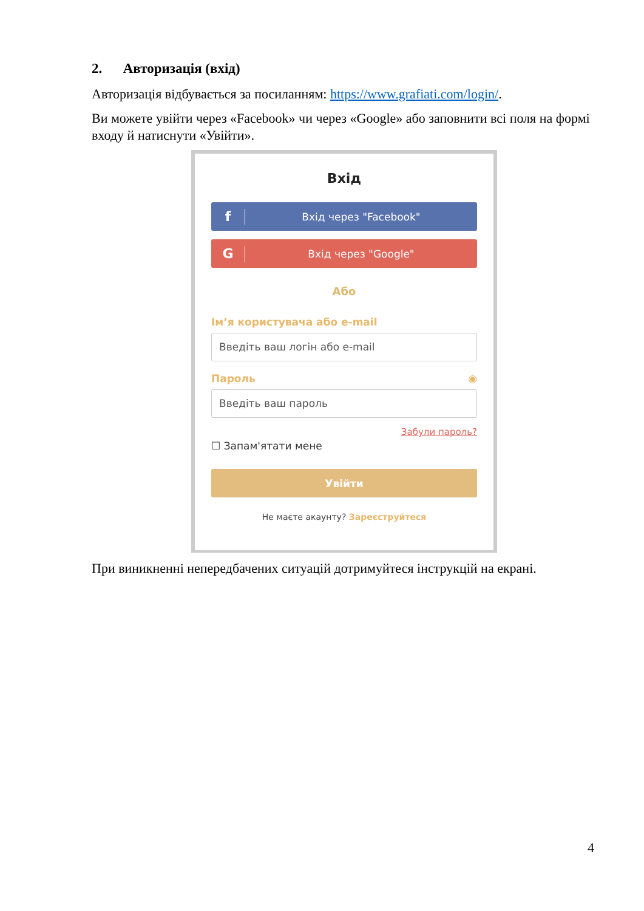2. Авторизація (вхід)
Авторизація відбувається за посиланням: https://www.grafiati.com/login/.
Ви можете увійти через «Facebook» чи через «Google» або заповнити всі поля на формі входу й натиснути «Увійти».
Вхід
f Вхід через "Facebook"
G Вхід через "Google"
Або
Ім’я користувача або e-mail
Введіть ваш логін або e-mail
Пароль ◉
Введіть ваш пароль
Забули пароль?
☐ Запам'ятати мене
Увійти
Не маєте акаунту? Зареєструйтеся
При виникненні непередбачених ситуацій дотримуйтеся інструкцій на екрані.
4